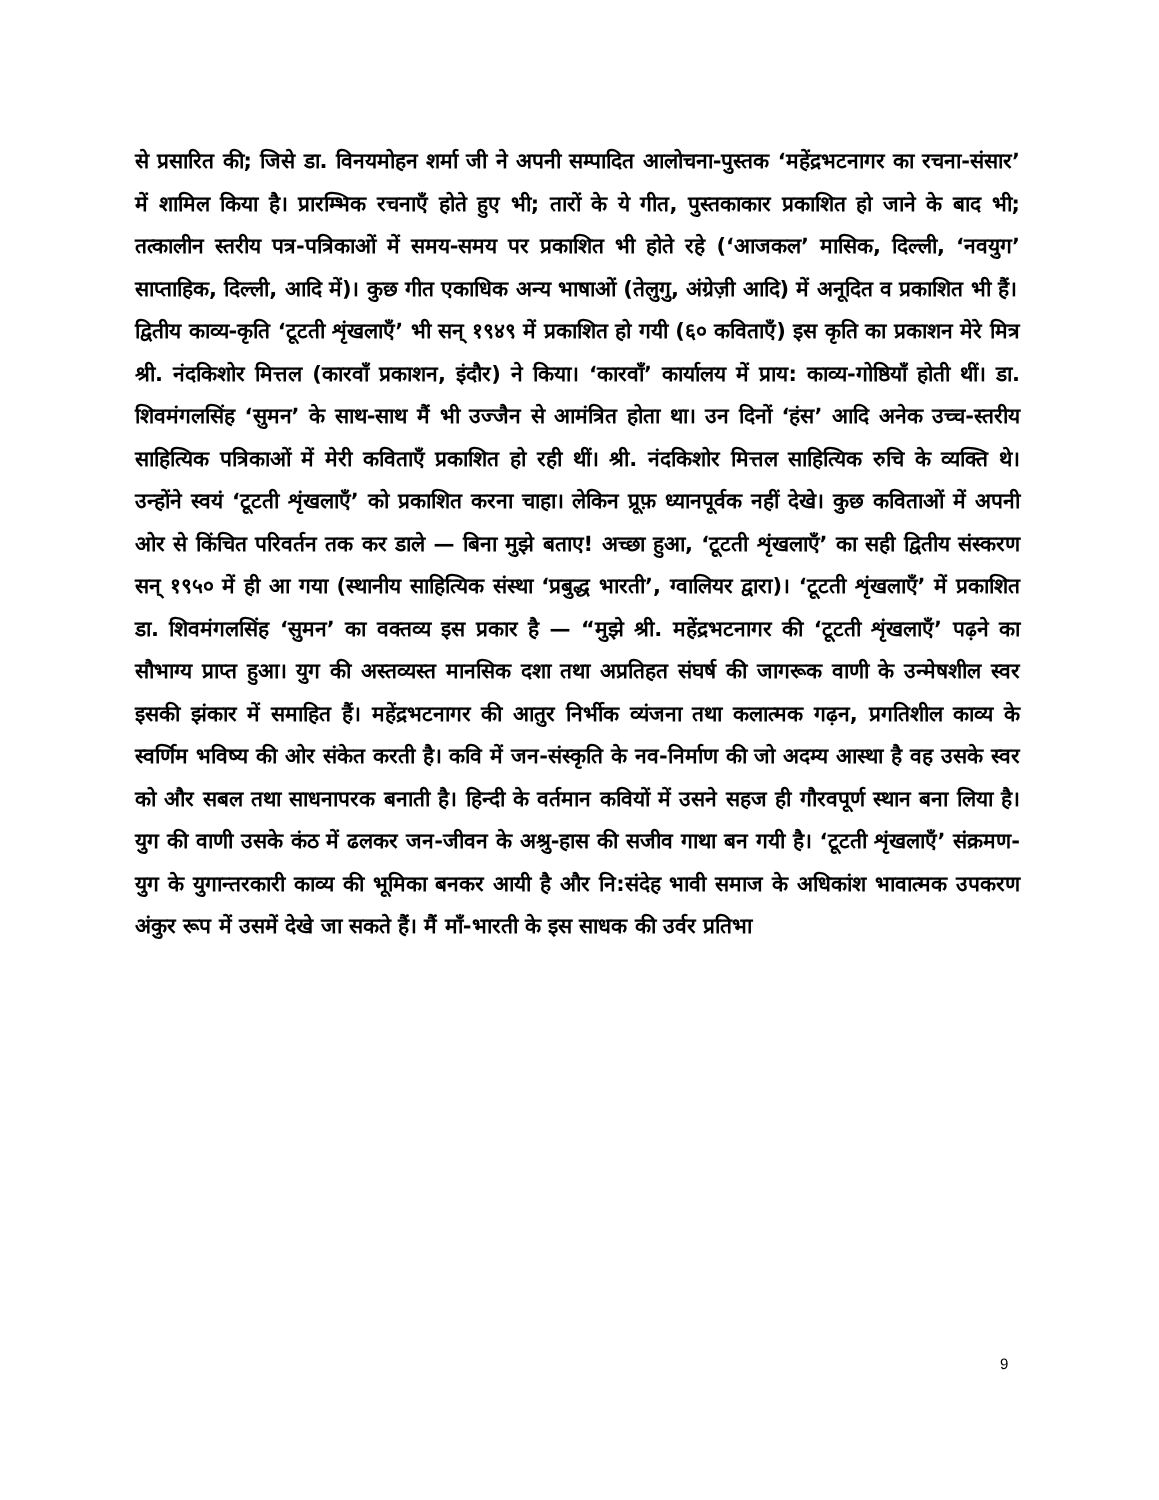से प्रसारित की; जिसे डा. विनयमोहन शर्मा जी ने अपनी सम्पादित आलोचना-पुस्तक ‘महेंद्रभटनागर का रचना-संसार’ में शामिल किया है। प्रारम्भिक रचनाएँ होते हुए भी; तारों के ये गीत, पुस्तकाकार प्रकाशित हो जाने के बाद भी; तत्कालीन स्तरीय पत्र-पत्रिकाओं में समय-समय पर प्रकाशित भी होते रहे (‘आजकल’ मासिक, दिल्ली, ‘नवयुग’ साप्ताहिक, दिल्ली, आदि में)। कुछ गीत एकाधिक अन्य भाषाओं (तेलुगु, अंग्रेज़ी आदि) में अनूदित व प्रकाशित भी हैं।
द्वितीय काव्य-कृति ‘टूटती शृंखलाएँ’ भी सन् १९४९ में प्रकाशित हो गयी (६० कविताएँ) इस कृति का प्रकाशन मेरे मित्र श्री. नंदकिशोर मित्तल (कारवाँ प्रकाशन, इंदौर) ने किया। ‘कारवाँ’ कार्यालय में प्राय: काव्य-गोष्ठियाँ होती थीं। डा. शिवमंगलसिंह ‘सुमन’ के साथ-साथ मैं भी उज्जैन से आमंत्रित होता था। उन दिनों ‘हंस’ आदि अनेक उच्च-स्तरीय साहित्यिक पत्रिकाओं में मेरी कविताएँ प्रकाशित हो रही थीं। श्री. नंदकिशोर मित्तल साहित्यिक रुचि के व्यक्ति थे। उन्होंने स्वयं ‘टूटती शृंखलाएँ’ को प्रकाशित करना चाहा। लेकिन प्रूफ़ ध्यानपूर्वक नहीं देखे। कुछ कविताओं में अपनी ओर से किंचित परिवर्तन तक कर डाले — बिना मुझे बताए! अच्छा हुआ, ‘टूटती शृंखलाएँ’ का सही द्वितीय संस्करण सन् १९५० में ही आ गया (स्थानीय साहित्यिक संस्था ‘प्रबुद्ध भारती’, ग्वालियर द्वारा)। ‘टूटती शृंखलाएँ’ में प्रकाशित डा. शिवमंगलसिंह ‘सुमन’ का वक्तव्य इस प्रकार है — “मुझे श्री. महेंद्रभटनागर की ‘टूटती शृंखलाएँ’ पढ़ने का सौभाग्य प्राप्त हुआ। युग की अस्तव्यस्त मानसिक दशा तथा अप्रतिहत संघर्ष की जागरूक वाणी के उन्मेषशील स्वर इसकी झंकार में समाहित हैं। महेंद्रभटनागर की आतुर निर्भीक व्यंजना तथा कलात्मक गढ़न, प्रगतिशील काव्य के स्वर्णिम भविष्य की ओर संकेत करती है। कवि में जन-संस्कृति के नव-निर्माण की जो अदम्य आस्था है वह उसके स्वर को और सबल तथा साधनापरक बनाती है। हिन्दी के वर्तमान कवियों में उसने सहज ही गौरवपूर्ण स्थान बना लिया है। युग की वाणी उसके कंठ में ढलकर जन-जीवन के अश्रु-हास की सजीव गाथा बन गयी है। ‘टूटती शृंखलाएँ’ संक्रमण-युग के युगान्तरकारी काव्य की भूमिका बनकर आयी है और नि:संदेह भावी समाज के अधिकांश भावात्मक उपकरण अंकुर रूप में उसमें देखे जा सकते हैं। मैं माँ-भारती के इस साधक की उर्वर प्रतिभा
9